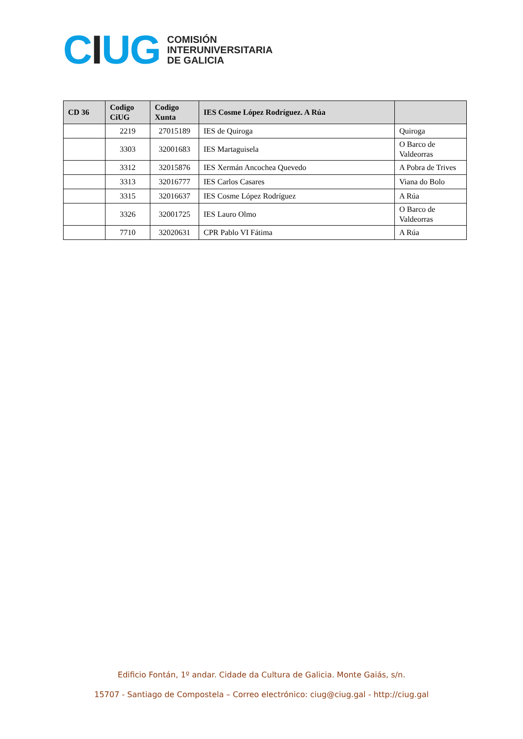CIUG
COMISIÓN
INTERUNIVERSITARIA
DE GALICIA
| CD 36 | Codigo CiUG | Codigo Xunta | IES Cosme López Rodríguez. A Rúa | |
| --- | --- | --- | --- | --- |
| | 2219 | 27015189 | IES de Quiroga | Quiroga |
| | 3303 | 32001683 | IES Martaguisela | O Barco de Valdeorras |
| | 3312 | 32015876 | IES Xermán Ancochea Quevedo | A Pobra de Trives |
| | 3313 | 32016777 | IES Carlos Casares | Viana do Bolo |
| | 3315 | 32016637 | IES Cosme López Rodríguez | A Rúa |
| | 3326 | 32001725 | IES Lauro Olmo | O Barco de Valdeorras |
| | 7710 | 32020631 | CPR Pablo VI Fátima | A Rúa |
Edificio Fontán, 1º andar. Cidade da Cultura de Galicia. Monte Gaiás, s/n.
15707 - Santiago de Compostela – Correo electrónico: ciug@ciug.gal - http://ciug.gal